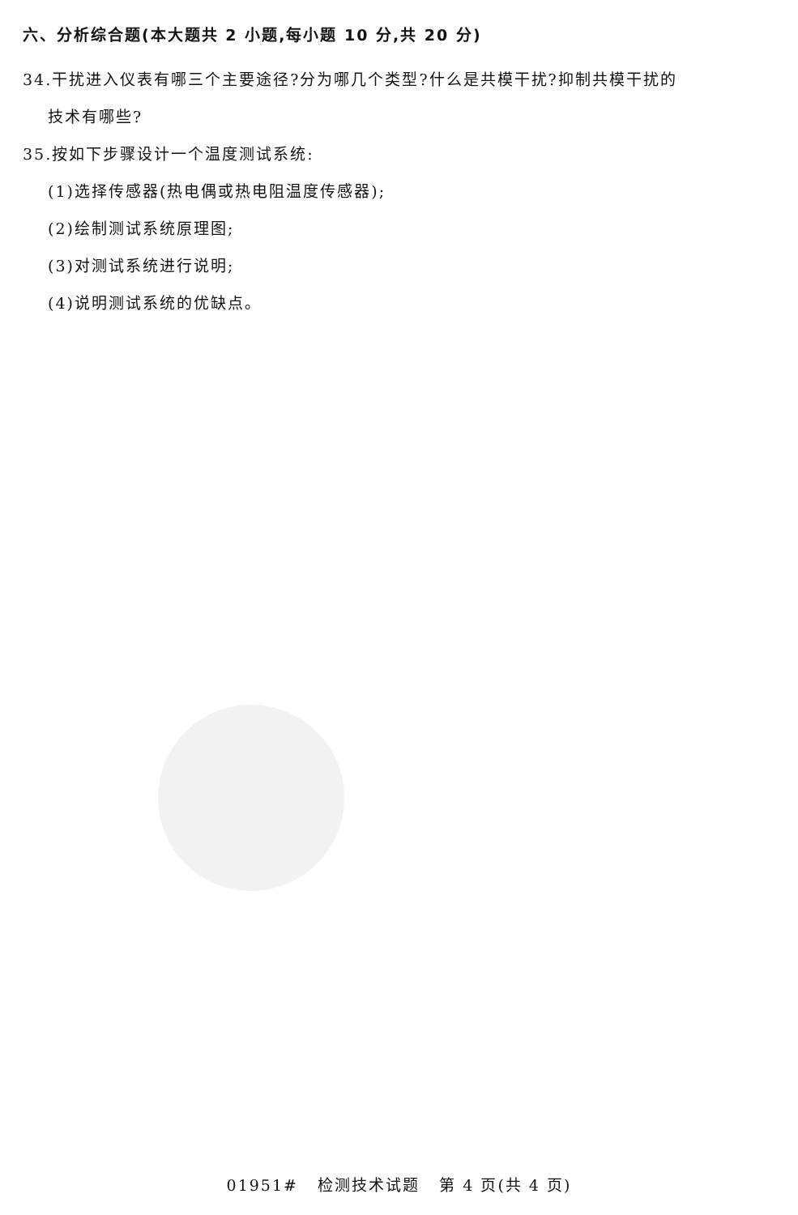六、分析综合题(本大题共 2 小题,每小题 10 分,共 20 分)
34.干扰进入仪表有哪三个主要途径?分为哪几个类型?什么是共模干扰?抑制共模干扰的
技术有哪些?
35.按如下步骤设计一个温度测试系统:
(1)选择传感器(热电偶或热电阻温度传感器);
(2)绘制测试系统原理图;
(3)对测试系统进行说明;
(4)说明测试系统的优缺点。
01951# 检测技术试题 第 4 页(共 4 页)